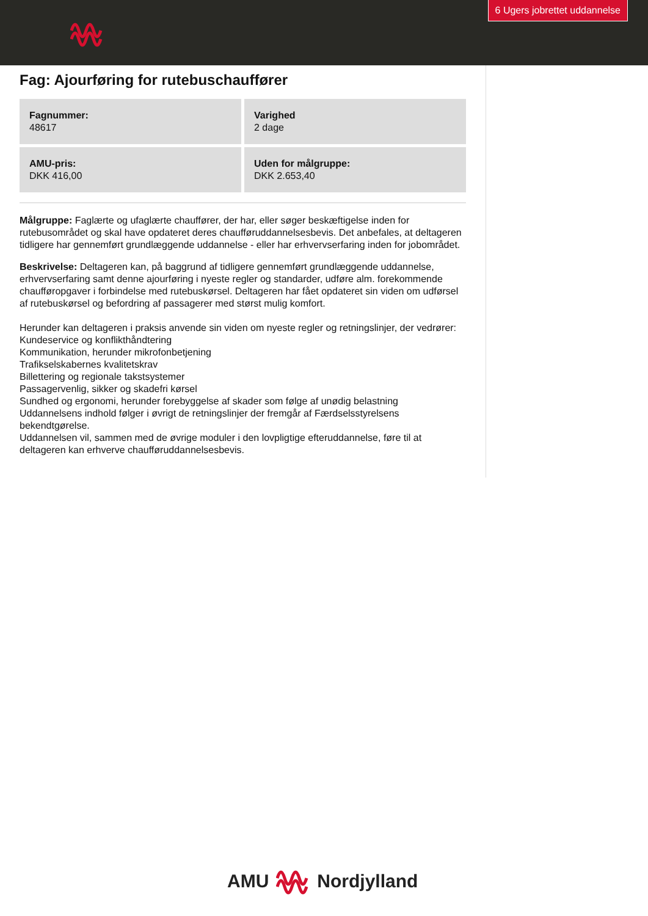6 Ugers jobrettet uddannelse
Fag: Ajourføring for rutebuschauffører
Fagnummer:
48617
Varighed
2 dage
AMU-pris:
DKK 416,00
Uden for målgruppe:
DKK 2.653,40
Målgruppe: Faglærte og ufaglærte chauffører, der har, eller søger beskæftigelse inden for rutebusområdet og skal have opdateret deres chaufføruddannelsesbevis. Det anbefales, at deltageren tidligere har gennemført grundlæggende uddannelse - eller har erhvervserfaring inden for jobområdet.
Beskrivelse: Deltageren kan, på baggrund af tidligere gennemført grundlæggende uddannelse, erhvervserfaring samt denne ajourføring i nyeste regler og standarder, udføre alm. forekommende chaufføropgaver i forbindelse med rutebuskørsel. Deltageren har fået opdateret sin viden om udførsel af rutebuskørsel og befordring af passagerer med størst mulig komfort.
Herunder kan deltageren i praksis anvende sin viden om nyeste regler og retningslinjer, der vedrører:
Kundeservice og konflikthåndtering
Kommunikation, herunder mikrofonbetjening
Trafikselskabernes kvalitetskrav
Billettering og regionale takstsystemer
Passagervenlig, sikker og skadefri kørsel
Sundhed og ergonomi, herunder forebyggelse af skader som følge af unødig belastning
Uddannelsens indhold følger i øvrigt de retningslinjer der fremgår af Færdselsstyrelsens bekendtgørelse.
Uddannelsen vil, sammen med de øvrige moduler i den lovpligtige efteruddannelse, føre til at deltageren kan erhverve chaufføruddannelsesbevis.
AMU Nordjylland